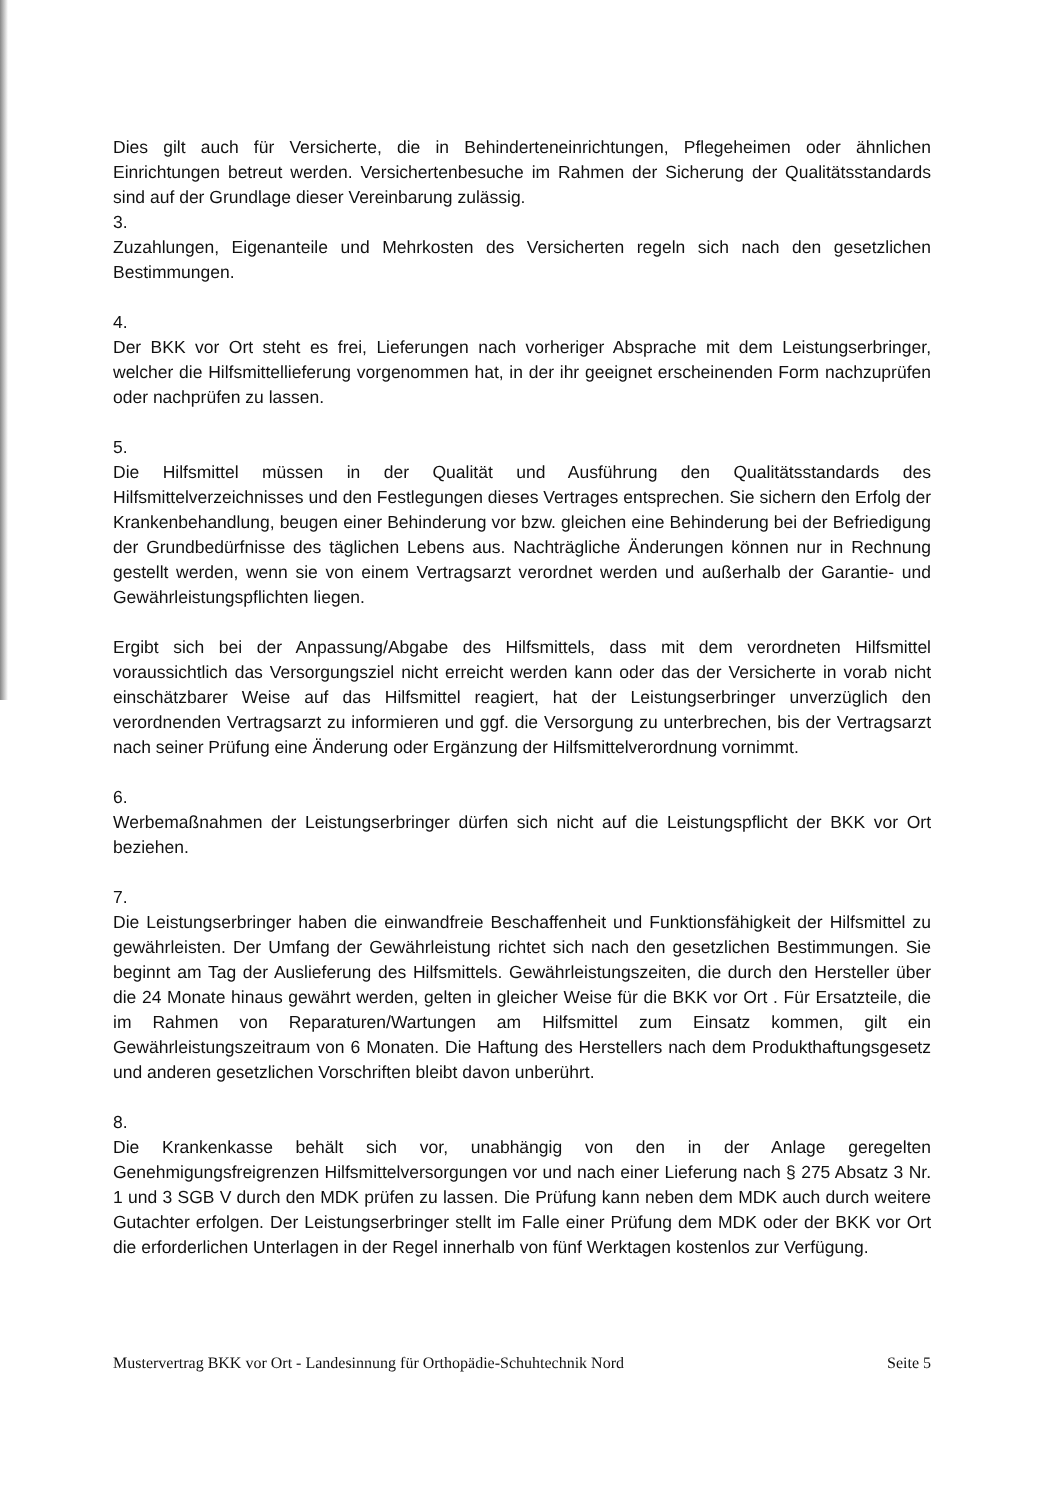Dies gilt auch für Versicherte, die in Behinderteneinrichtungen, Pflegeheimen oder ähnlichen Einrichtungen betreut werden. Versichertenbesuche im Rahmen der Sicherung der Qualitätsstandards sind auf der Grundlage dieser Vereinbarung zulässig.
3.
Zuzahlungen, Eigenanteile und Mehrkosten des Versicherten regeln sich nach den gesetzlichen Bestimmungen.
4.
Der BKK vor Ort steht es frei, Lieferungen nach vorheriger Absprache mit dem Leistungserbringer, welcher die Hilfsmittellieferung vorgenommen hat, in der ihr geeignet erscheinenden Form nachzuprüfen oder nachprüfen zu lassen.
5.
Die Hilfsmittel müssen in der Qualität und Ausführung den Qualitätsstandards des Hilfsmittelverzeichnisses und den Festlegungen dieses Vertrages entsprechen. Sie sichern den Erfolg der Krankenbehandlung, beugen einer Behinderung vor bzw. gleichen eine Behinderung bei der Befriedigung der Grundbedürfnisse des täglichen Lebens aus. Nachträgliche Änderungen können nur in Rechnung gestellt werden, wenn sie von einem Vertragsarzt verordnet werden und außerhalb der Garantie- und Gewährleistungspflichten liegen.
Ergibt sich bei der Anpassung/Abgabe des Hilfsmittels, dass mit dem verordneten Hilfsmittel voraussichtlich das Versorgungsziel nicht erreicht werden kann oder das der Versicherte in vorab nicht einschätzbarer Weise auf das Hilfsmittel reagiert, hat der Leistungserbringer unverzüglich den verordnenden Vertragsarzt zu informieren und ggf. die Versorgung zu unterbrechen, bis der Vertragsarzt nach seiner Prüfung eine Änderung oder Ergänzung der Hilfsmittelverordnung vornimmt.
6.
Werbemaßnahmen der Leistungserbringer dürfen sich nicht auf die Leistungspflicht der BKK vor Ort beziehen.
7.
Die Leistungserbringer haben die einwandfreie Beschaffenheit und Funktionsfähigkeit der Hilfsmittel zu gewährleisten. Der Umfang der Gewährleistung richtet sich nach den gesetzlichen Bestimmungen. Sie beginnt am Tag der Auslieferung des Hilfsmittels. Gewährleistungszeiten, die durch den Hersteller über die 24 Monate hinaus gewährt werden, gelten in gleicher Weise für die BKK vor Ort . Für Ersatzteile, die im Rahmen von Reparaturen/Wartungen am Hilfsmittel zum Einsatz kommen, gilt ein Gewährleistungszeitraum von 6 Monaten. Die Haftung des Herstellers nach dem Produkthaftungsgesetz und anderen gesetzlichen Vorschriften bleibt davon unberührt.
8.
Die Krankenkasse behält sich vor, unabhängig von den in der Anlage geregelten Genehmigungsfreigrenzen Hilfsmittelversorgungen vor und nach einer Lieferung nach § 275 Absatz 3 Nr. 1 und 3 SGB V durch den MDK prüfen zu lassen. Die Prüfung kann neben dem MDK auch durch weitere Gutachter erfolgen. Der Leistungserbringer stellt im Falle einer Prüfung dem MDK oder der BKK vor Ort die erforderlichen Unterlagen in der Regel innerhalb von fünf Werktagen kostenlos zur Verfügung.
Mustervertrag BKK vor Ort - Landesinnung für Orthopädie-Schuhtechnik Nord Seite 5